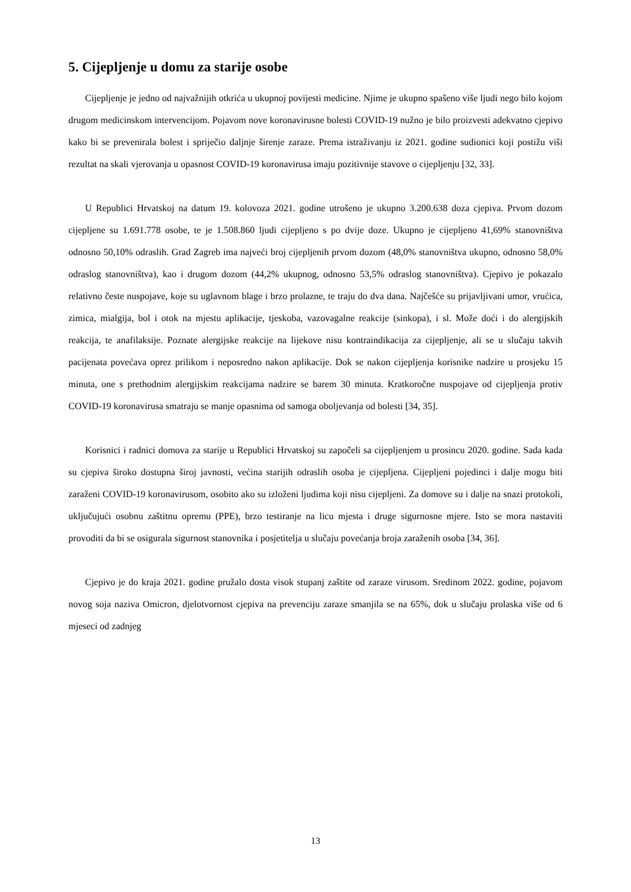5. Cijepljenje u domu za starije osobe
Cijepljenje je jedno od najvažnijih otkrića u ukupnoj povijesti medicine. Njime je ukupno spašeno više ljudi nego bilo kojom drugom medicinskom intervencijom. Pojavom nove koronavirusne bolesti COVID-19 nužno je bilo proizvesti adekvatno cjepivo kako bi se prevenirala bolest i spriječio daljnje širenje zaraze. Prema istraživanju iz 2021. godine sudionici koji postižu viši rezultat na skali vjerovanja u opasnost COVID-19 koronavirusa imaju pozitivnije stavove o cijepljenju [32, 33].
U Republici Hrvatskoj na datum 19. kolovoza 2021. godine utrošeno je ukupno 3.200.638 doza cjepiva. Prvom dozom cijepljene su 1.691.778 osobe, te je 1.508.860 ljudi cijepljeno s po dvije doze. Ukupno je cijepljeno 41,69% stanovništva odnosno 50,10% odraslih. Grad Zagreb ima najveći broj cijepljenih prvom dozom (48,0% stanovništva ukupno, odnosno 58,0% odraslog stanovništva), kao i drugom dozom (44,2% ukupnog, odnosno 53,5% odraslog stanovništva). Cjepivo je pokazalo relativno česte nuspojave, koje su uglavnom blage i brzo prolazne, te traju do dva dana. Najčešće su prijavljivani umor, vrućica, zimica, mialgija, bol i otok na mjestu aplikacije, tjeskoba, vazovagalne reakcije (sinkopa), i sl. Može doći i do alergijskih reakcija, te anafilaksije. Poznate alergijske reakcije na lijekove nisu kontraindikacija za cijepljenje, ali se u slučaju takvih pacijenata povećava oprez prilikom i neposredno nakon aplikacije. Dok se nakon cijepljenja korisnike nadzire u prosjeku 15 minuta, one s prethodnim alergijskim reakcijama nadzire se barem 30 minuta. Kratkoročne nuspojave od cijepljenja protiv COVID-19 koronavirusa smatraju se manje opasnima od samoga oboljevanja od bolesti [34, 35].
Korisnici i radnici domova za starije u Republici Hrvatskoj su započeli sa cijepljenjem u prosincu 2020. godine. Sada kada su cjepiva široko dostupna široj javnosti, većina starijih odraslih osoba je cijepljena. Cijepljeni pojedinci i dalje mogu biti zaraženi COVID-19 koronavirusom, osobito ako su izloženi ljudima koji nisu cijepljeni. Za domove su i dalje na snazi protokoli, uključujući osobnu zaštitnu opremu (PPE), brzo testiranje na licu mjesta i druge sigurnosne mjere. Isto se mora nastaviti provoditi da bi se osigurala sigurnost stanovnika i posjetitelja u slučaju povećanja broja zaraženih osoba [34, 36].
Cjepivo je do kraja 2021. godine pružalo dosta visok stupanj zaštite od zaraze virusom. Sredinom 2022. godine, pojavom novog soja naziva Omicron, djelotvornost cjepiva na prevenciju zaraze smanjila se na 65%, dok u slučaju prolaska više od 6 mjeseci od zadnjeg
13